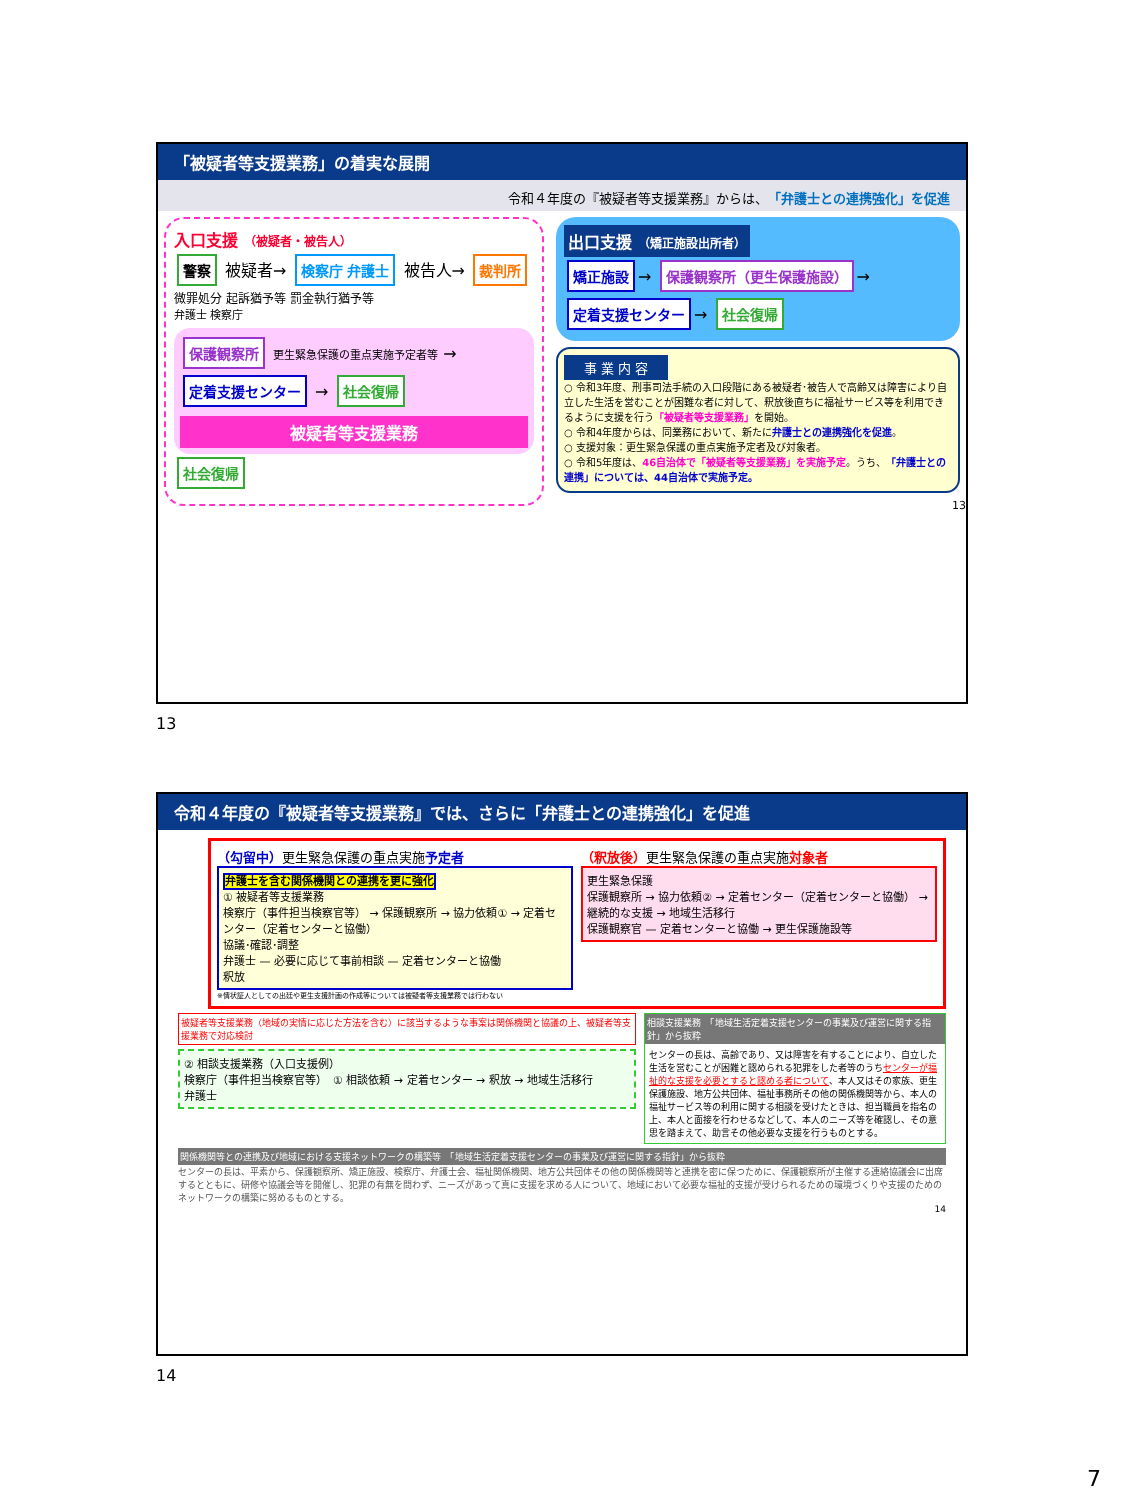「被疑者等支援業務」の着実な展開
令和４年度の『被疑者等支援業務』からは、「弁護士との連携強化」を促進
入口支援 （被疑者・被告人）
警察 被疑者→ 検察庁 弁護士 被告人→ 裁判所
微罪処分 起訴猶予等 罰金執行猶予等
弁護士 検察庁
保護観察所 更生緊急保護の重点実施予定者等 → 定着支援センター → 社会復帰
被疑者等支援業務
社会復帰
出口支援 （矯正施設出所者）
矯正施設 → 保護観察所（更生保護施設） → 定着支援センター → 社会復帰
事 業 内 容
○ 令和3年度、刑事司法手続の入口段階にある被疑者･被告人で高齢又は障害により自立した生活を営むことが困難な者に対して、釈放後直ちに福祉サービス等を利用できるように支援を行う「被疑者等支援業務」を開始。
○ 令和4年度からは、同業務において、新たに弁護士との連携強化を促進。
○ 支援対象：更生緊急保護の重点実施予定者及び対象者。
○ 令和5年度は、46自治体で「被疑者等支援業務」を実施予定。うち、「弁護士との連携」については、44自治体で実施予定。
13
13
令和４年度の『被疑者等支援業務』では、さらに「弁護士との連携強化」を促進
（勾留中）更生緊急保護の重点実施予定者
弁護士を含む関係機関との連携を更に強化
① 被疑者等支援業務
検察庁（事件担当検察官等） → 保護観察所 → 協力依頼① → 定着センター（定着センターと協働）
協議･確認･調整
弁護士 — 必要に応じて事前相談 — 定着センターと協働
釈放
※情状証人としての出廷や更生支援計画の作成等については被疑者等支援業務では行わない
（釈放後）更生緊急保護の重点実施対象者
更生緊急保護
保護観察所 → 協力依頼② → 定着センター（定着センターと協働） → 継続的な支援 → 地域生活移行
保護観察官 — 定着センターと協働 → 更生保護施設等
被疑者等支援業務（地域の実情に応じた方法を含む）に該当するような事案は関係機関と協議の上、被疑者等支援業務で対応検討
② 相談支援業務（入口支援例）
検察庁（事件担当検察官等）　① 相談依頼 → 定着センター → 釈放 → 地域生活移行
弁護士
相談支援業務　「地域生活定着支援センターの事業及び運営に関する指針」から抜粋
センターの長は、高齢であり、又は障害を有することにより、自立した生活を営むことが困難と認められる犯罪をした者等のうちセンターが福祉的な支援を必要とすると認める者について、本人又はその家族、更生保護施設、地方公共団体、福祉事務所その他の関係機関等から、本人の福祉サービス等の利用に関する相談を受けたときは、担当職員を指名の上、本人と面接を行わせるなどして、本人のニーズ等を確認し、その意思を踏まえて、助言その他必要な支援を行うものとする。
関係機関等との連携及び地域における支援ネットワークの構築等　「地域生活定着支援センターの事業及び運営に関する指針」から抜粋
センターの長は、平素から、保護観察所、矯正施設、検察庁、弁護士会、福祉関係機関、地方公共団体その他の関係機関等と連携を密に保つために、保護観察所が主催する連絡協議会に出席するとともに、研修や協議会等を開催し、犯罪の有無を問わず、ニーズがあって真に支援を求める人について、地域において必要な福祉的支援が受けられるための環境づくりや支援のためのネットワークの構築に努めるものとする。
14
14
7